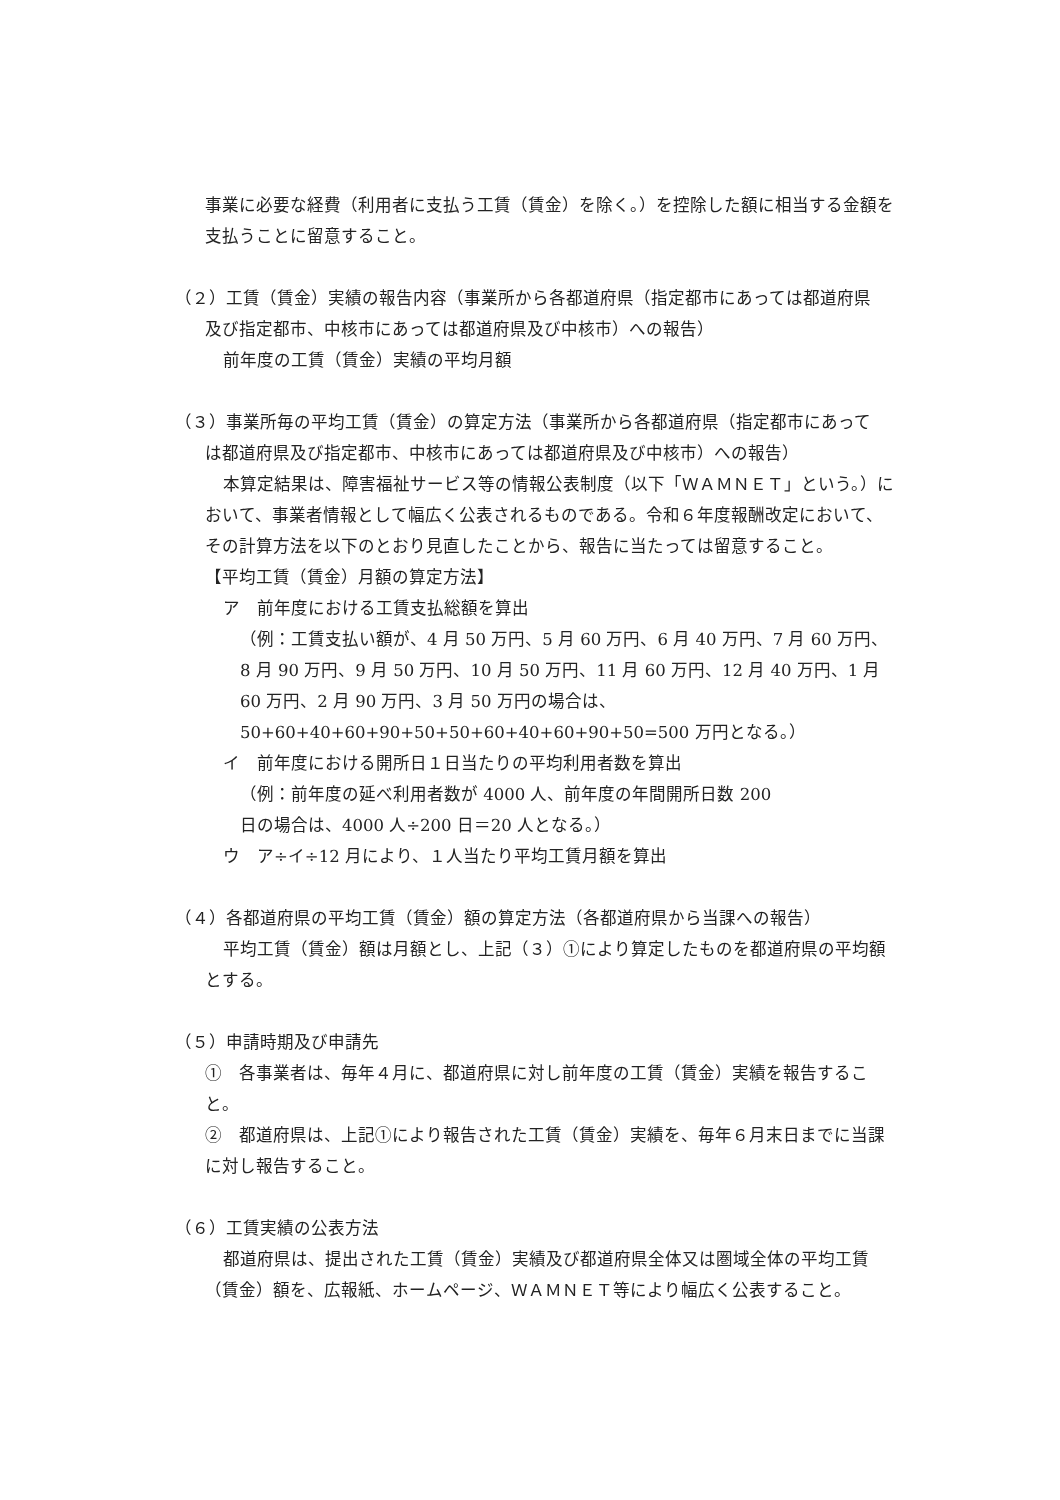事業に必要な経費（利用者に支払う工賃（賃金）を除く。）を控除した額に相当する金額を支払うことに留意すること。
（２）工賃（賃金）実績の報告内容（事業所から各都道府県（指定都市にあっては都道府県
及び指定都市、中核市にあっては都道府県及び中核市）への報告）
前年度の工賃（賃金）実績の平均月額
（３）事業所毎の平均工賃（賃金）の算定方法（事業所から各都道府県（指定都市にあって
は都道府県及び指定都市、中核市にあっては都道府県及び中核市）への報告）
本算定結果は、障害福祉サービス等の情報公表制度（以下「ＷＡＭＮＥＴ」という。）において、事業者情報として幅広く公表されるものである。令和６年度報酬改定において、その計算方法を以下のとおり見直したことから、報告に当たっては留意すること。
【平均工賃（賃金）月額の算定方法】
ア　前年度における工賃支払総額を算出
（例：工賃支払い額が、4 月 50 万円、5 月 60 万円、6 月 40 万円、7 月 60 万円、8 月 90 万円、9 月 50 万円、10 月 50 万円、11 月 60 万円、12 月 40 万円、1 月 60 万円、2 月 90 万円、3 月 50 万円の場合は、50+60+40+60+90+50+50+60+40+60+90+50=500 万円となる。）
イ　前年度における開所日１日当たりの平均利用者数を算出
（例：前年度の延べ利用者数が 4000 人、前年度の年間開所日数 200
日の場合は、4000 人÷200 日＝20 人となる。）
ウ　ア÷イ÷12 月により、１人当たり平均工賃月額を算出
（４）各都道府県の平均工賃（賃金）額の算定方法（各都道府県から当課への報告）
平均工賃（賃金）額は月額とし、上記（３）①により算定したものを都道府県の平均額とする。
（５）申請時期及び申請先
①　各事業者は、毎年４月に、都道府県に対し前年度の工賃（賃金）実績を報告すること。
②　都道府県は、上記①により報告された工賃（賃金）実績を、毎年６月末日までに当課に対し報告すること。
（６）工賃実績の公表方法
都道府県は、提出された工賃（賃金）実績及び都道府県全体又は圏域全体の平均工賃（賃金）額を、広報紙、ホームページ、ＷＡＭＮＥＴ等により幅広く公表すること。